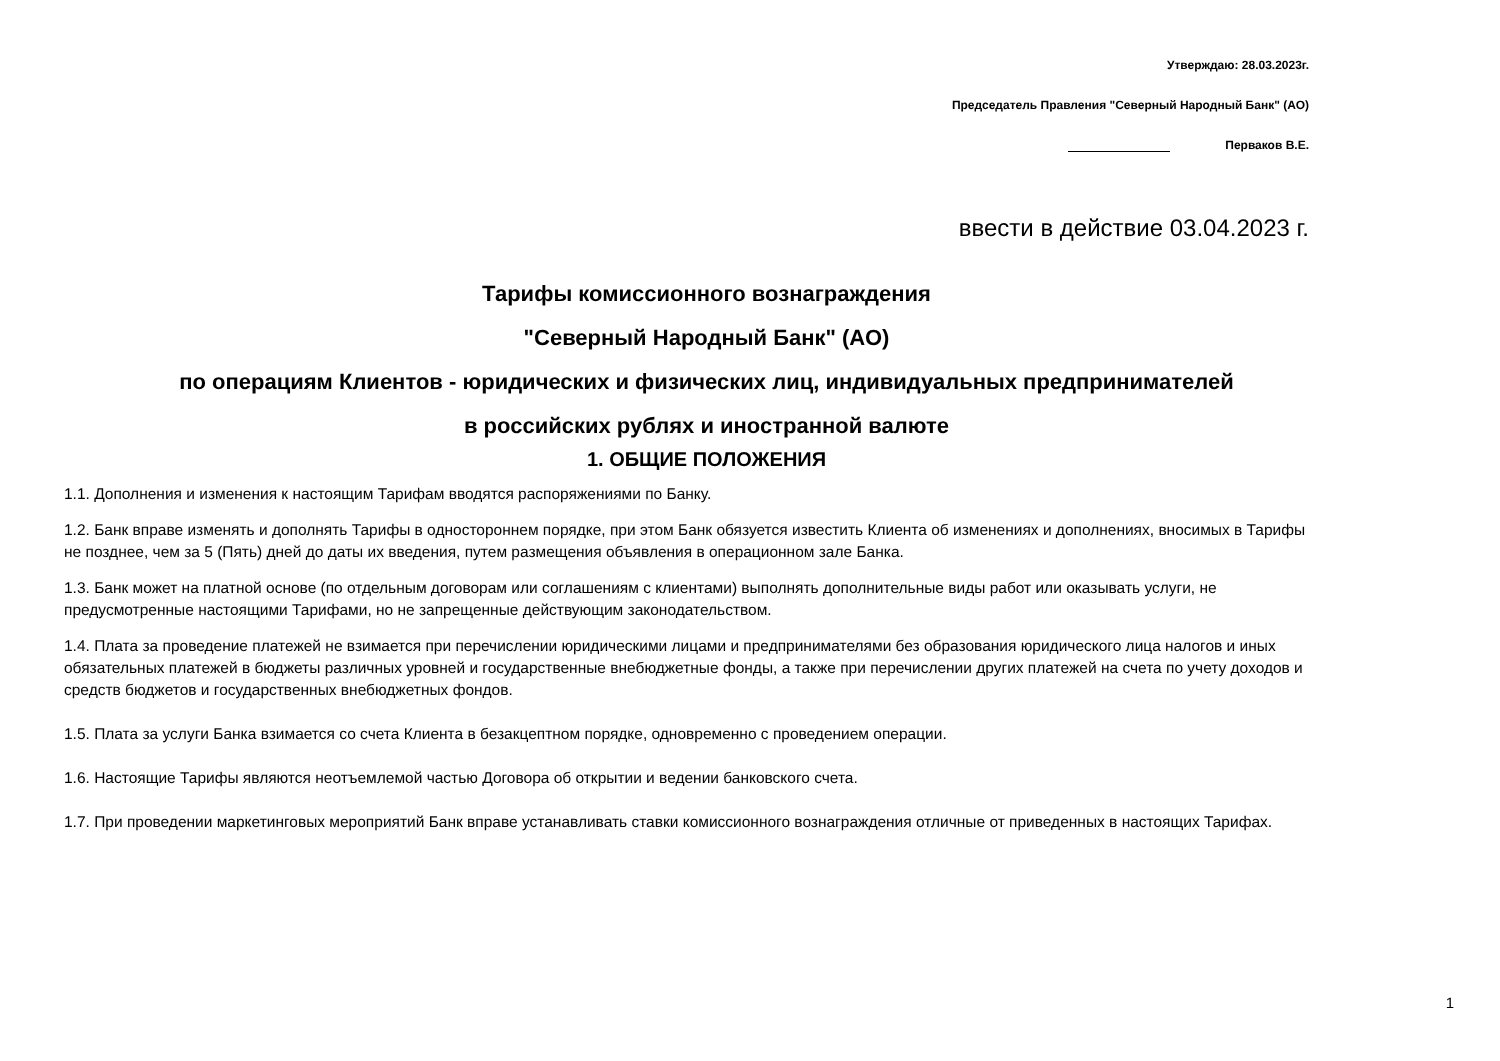Утверждаю: 28.03.2023г.
Председатель Правления "Северный Народный Банк" (АО)
Перваков В.Е.
ввести в действие 03.04.2023 г.
Тарифы комиссионного вознаграждения
"Северный Народный Банк" (АО)
по операциям Клиентов - юридических и физических лиц, индивидуальных предпринимателей
в российских рублях и иностранной валюте
1. ОБЩИЕ ПОЛОЖЕНИЯ
1.1. Дополнения и изменения к настоящим Тарифам вводятся распоряжениями по Банку.
1.2. Банк вправе изменять и дополнять Тарифы в одностороннем порядке, при этом Банк обязуется известить Клиента об изменениях и дополнениях, вносимых в Тарифы не позднее, чем за 5 (Пять) дней до даты их введения, путем размещения объявления в операционном зале Банка.
1.3. Банк может на платной основе (по отдельным договорам или соглашениям с клиентами) выполнять дополнительные виды работ или оказывать услуги, не предусмотренные настоящими Тарифами, но не запрещенные действующим законодательством.
1.4. Плата за проведение платежей не взимается при перечислении юридическими лицами и предпринимателями без образования юридического лица налогов и иных обязательных платежей в бюджеты различных уровней и государственные внебюджетные фонды, а также при перечислении других платежей на счета по учету доходов и средств бюджетов и государственных внебюджетных фондов.
1.5. Плата за услуги Банка взимается со счета Клиента в безакцептном порядке, одновременно с проведением операции.
1.6. Настоящие Тарифы являются неотъемлемой частью Договора об открытии и ведении банковского счета.
1.7. При проведении маркетинговых мероприятий Банк вправе устанавливать ставки комиссионного вознаграждения отличные от приведенных в настоящих Тарифах.
1